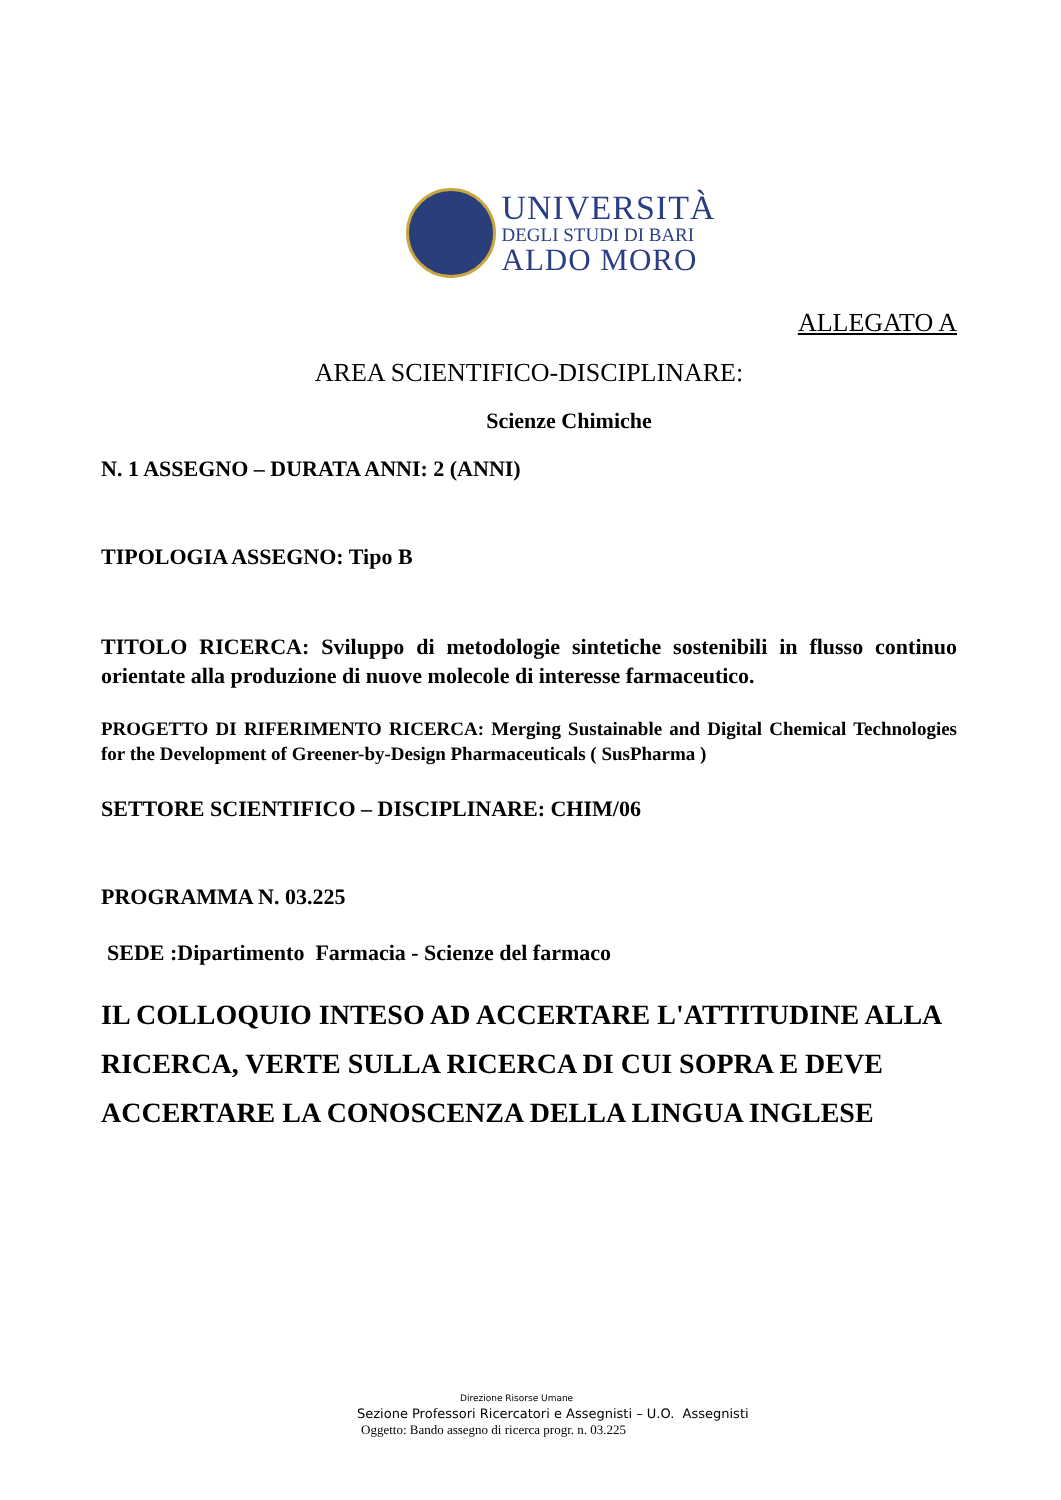UNIVERSITÀ
DEGLI STUDI DI BARI
ALDO MORO
ALLEGATO A
AREA SCIENTIFICO-DISCIPLINARE:
Scienze Chimiche
N. 1 ASSEGNO – DURATA ANNI: 2 (ANNI)
TIPOLOGIA ASSEGNO: Tipo B
TITOLO RICERCA: Sviluppo di metodologie sintetiche sostenibili in flusso continuo orientate alla produzione di nuove molecole di interesse farmaceutico.
PROGETTO DI RIFERIMENTO RICERCA: Merging Sustainable and Digital Chemical Technologies for the Development of Greener-by-Design Pharmaceuticals ( SusPharma )
SETTORE SCIENTIFICO – DISCIPLINARE: CHIM/06
PROGRAMMA N. 03.225
SEDE :Dipartimento Farmacia - Scienze del farmaco
IL COLLOQUIO INTESO AD ACCERTARE L'ATTITUDINE ALLA RICERCA, VERTE SULLA RICERCA DI CUI SOPRA E DEVE ACCERTARE LA CONOSCENZA DELLA LINGUA INGLESE
Direzione Risorse Umane
Sezione Professori Ricercatori e Assegnisti – U.O. Assegnisti
Oggetto: Bando assegno di ricerca progr. n. 03.225